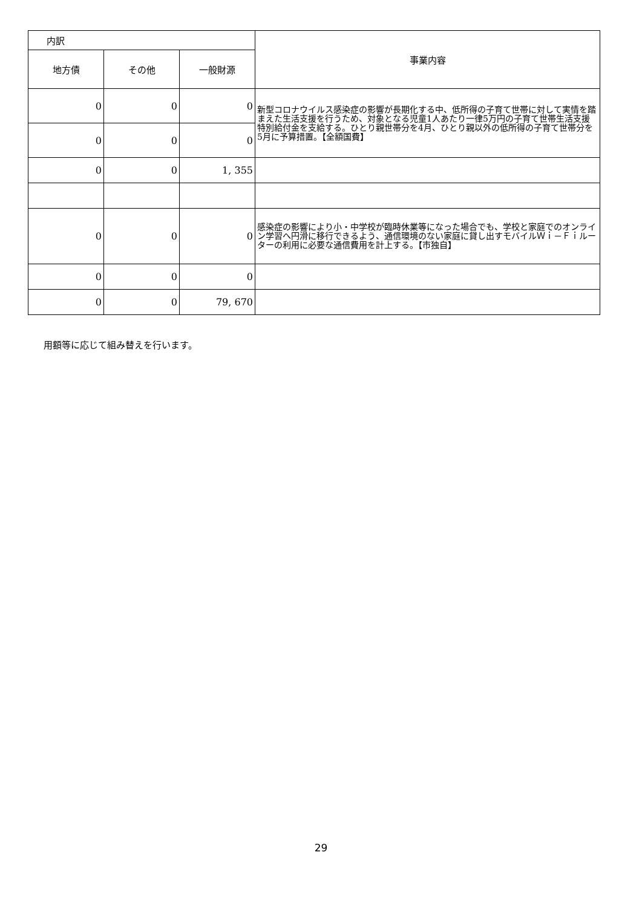| 内訳 | | | 事業内容 |
| --- | --- | --- | --- |
| 地方債 | その他 | 一般財源 | |
| 0 | 0 | 0 | 新型コロナウイルス感染症の影響が長期化する中、低所得の子育て世帯に対して実情を踏まえた生活支援を行うため、対象となる児童1人あたり一律5万円の子育て世帯生活支援特別給付金を支給する。ひとり親世帯分を4月、ひとり親以外の低所得の子育て世帯分を5月に予算措置。【全額国費】 |
| 0 | 0 | 0 | |
| 0 | 0 | 1, 355 | |
| 0 | 0 | 0 | 感染症の影響により小・中学校が臨時休業等になった場合でも、学校と家庭でのオンライン学習へ円滑に移行できるよう、通信環境のない家庭に貸し出すモバイルＷｉ－Ｆｉルーターの利用に必要な通信費用を計上する。【市独自】 |
| 0 | 0 | 0 | |
| 0 | 0 | 79, 670 | |
用額等に応じて組み替えを行います。
29